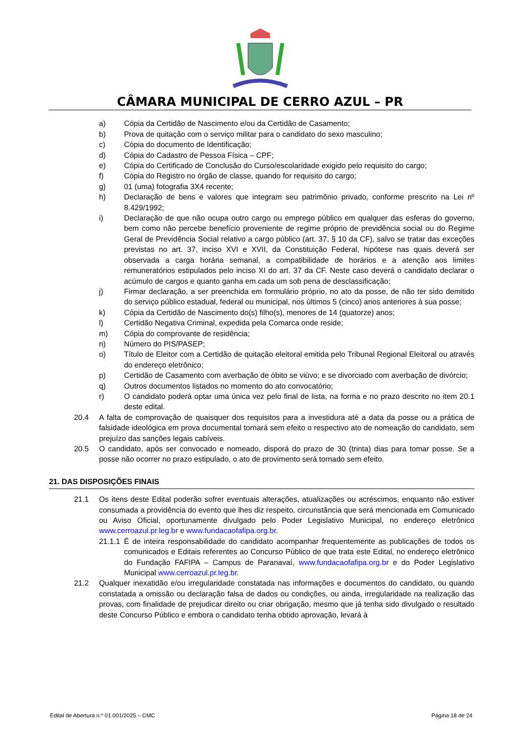CÂMARA MUNICIPAL DE CERRO AZUL – PR
a) Cópia da Certidão de Nascimento e/ou da Certidão de Casamento;
b) Prova de quitação com o serviço militar para o candidato do sexo masculino;
c) Cópia do documento de Identificação;
d) Cópia do Cadastro de Pessoa Física – CPF;
e) Cópia do Certificado de Conclusão do Curso/escolaridade exigido pelo requisito do cargo;
f) Cópia do Registro no órgão de classe, quando for requisito do cargo;
g) 01 (uma) fotografia 3X4 recente;
h) Declaração de bens e valores que integram seu patrimônio privado, conforme prescrito na Lei nº 8.429/1992;
i) Declaração de que não ocupa outro cargo ou emprego público em qualquer das esferas do governo, bem como não percebe benefício proveniente de regime próprio de previdência social ou do Regime Geral de Previdência Social relativo a cargo público (art. 37, § 10 da CF), salvo se tratar das exceções previstas no art. 37, inciso XVI e XVII, da Constituição Federal, hipótese nas quais deverá ser observada a carga horária semanal, a compatibilidade de horários e a atenção aos limites remuneratórios estipulados pelo inciso XI do art. 37 da CF. Neste caso deverá o candidato declarar o acúmulo de cargos e quanto ganha em cada um sob pena de desclassificação;
j) Firmar declaração, a ser preenchida em formulário próprio, no ato da posse, de não ter sido demitido do serviço público estadual, federal ou municipal, nos últimos 5 (cinco) anos anteriores à sua posse;
k) Cópia da Certidão de Nascimento do(s) filho(s), menores de 14 (quatorze) anos;
l) Certidão Negativa Criminal, expedida pela Comarca onde reside;
m) Cópia do comprovante de residência;
n) Número do PIS/PASEP;
o) Título de Eleitor com a Certidão de quitação eleitoral emitida pelo Tribunal Regional Eleitoral ou através do endereço eletrônico;
p) Certidão de Casamento com averbação de óbito se viúvo; e se divorciado com averbação de divórcio;
q) Outros documentos listados no momento do ato convocatório;
r) O candidato poderá optar uma única vez pelo final de lista, na forma e no prazo descrito no item 20.1 deste edital.
20.4 A falta de comprovação de quaisquer dos requisitos para a investidura até a data da posse ou a prática de falsidade ideológica em prova documental tornará sem efeito o respectivo ato de nomeação do candidato, sem prejuízo das sanções legais cabíveis.
20.5 O candidato, após ser convocado e nomeado, disporá do prazo de 30 (trinta) dias para tomar posse. Se a posse não ocorrer no prazo estipulado, o ato de provimento será tornado sem efeito.
21. DAS DISPOSIÇÕES FINAIS
21.1 Os itens deste Edital poderão sofrer eventuais alterações, atualizações ou acréscimos, enquanto não estiver consumada a providência do evento que lhes diz respeito, circunstância que será mencionada em Comunicado ou Aviso Oficial, oportunamente divulgado pelo Poder Legislativo Municipal, no endereço eletrônico www.cerroazul.pr.leg.br e www.fundacaofafipa.org.br.
21.1.1 É de inteira responsabilidade do candidato acompanhar frequentemente as publicações de todos os comunicados e Editais referentes ao Concurso Público de que trata este Edital, no endereço eletrônico do Fundação FAFIPA – Campus de Paranavaí, www.fundacaofafipa.org.br e do Poder Legislativo Municipal www.cerroazul.pr.leg.br.
21.2 Qualquer inexatidão e/ou irregularidade constatada nas informações e documentos do candidato, ou quando constatada a omissão ou declaração falsa de dados ou condições, ou ainda, irregularidade na realização das provas, com finalidade de prejudicar direito ou criar obrigação, mesmo que já tenha sido divulgado o resultado deste Concurso Público e embora o candidato tenha obtido aprovação, levará à
Edital de Abertura n.º 01.001/2025 – CMC Página 18 de 24